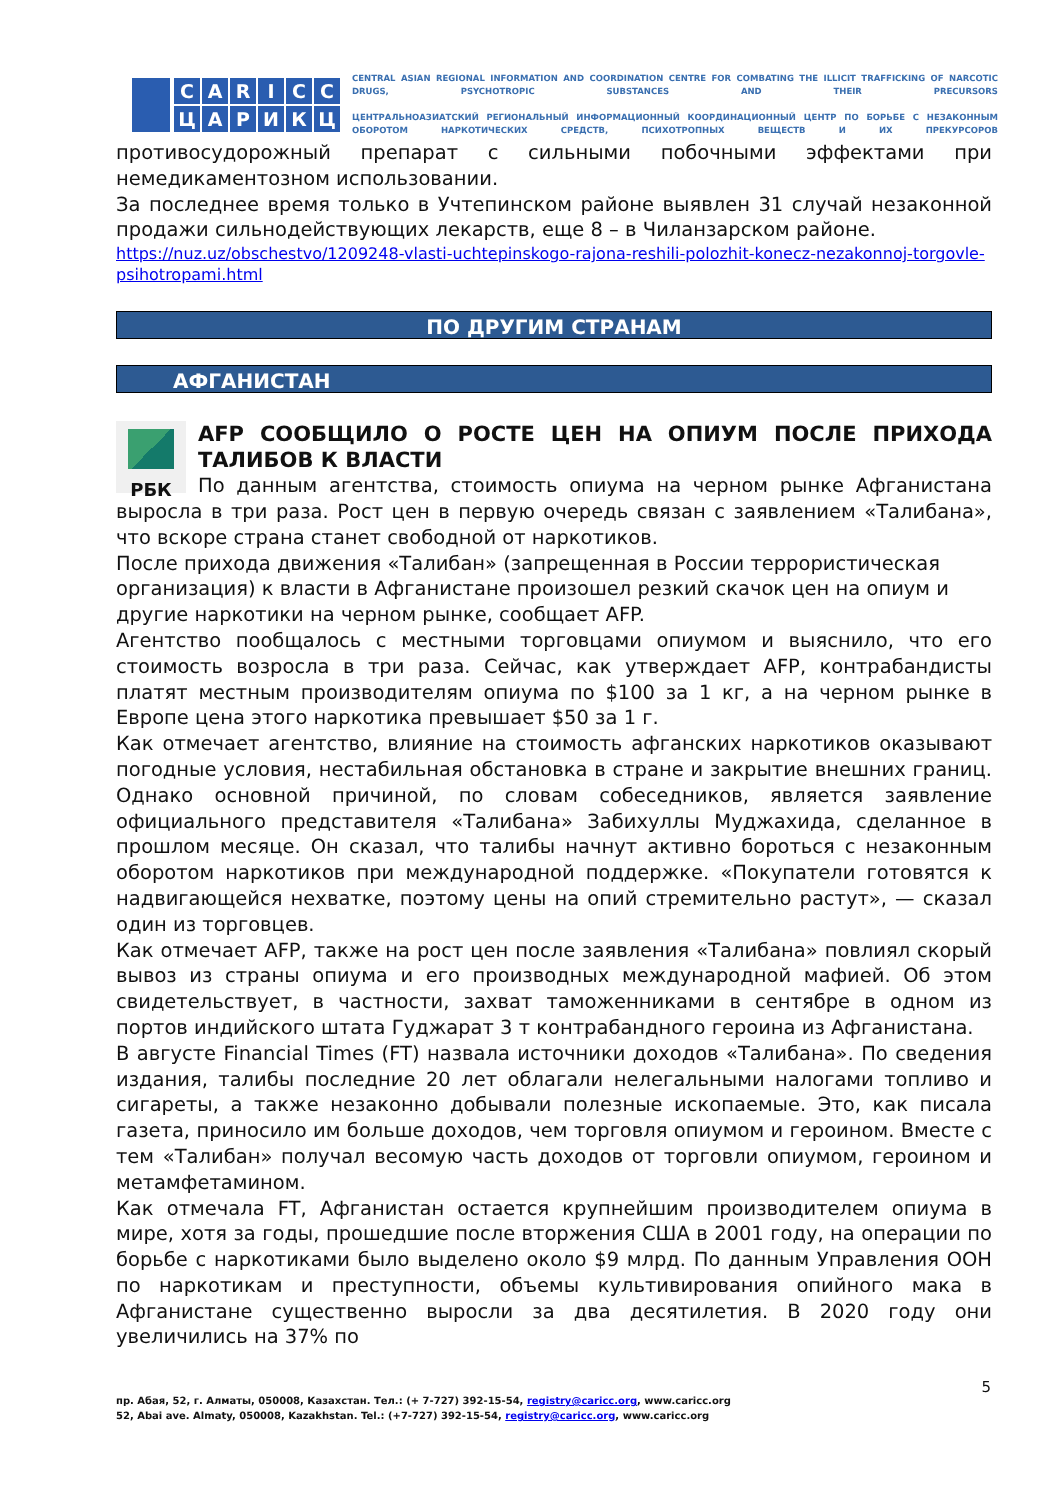CARICCЦАРИКЦ
CENTRAL ASIAN REGIONAL INFORMATION AND COORDINATION CENTRE FOR COMBATING THE ILLICIT TRAFFICKING OF NARCOTIC DRUGS, PSYCHOTROPIC SUBSTANCES AND THEIR PRECURSORS
ЦЕНТРАЛЬНОАЗИАТСКИЙ РЕГИОНАЛЬНЫЙ ИНФОРМАЦИОННЫЙ КООРДИНАЦИОННЫЙ ЦЕНТР ПО БОРЬБЕ С НЕЗАКОННЫМ ОБОРОТОМ НАРКОТИЧЕСКИХ СРЕДСТВ, ПСИХОТРОПНЫХ ВЕЩЕСТВ И ИХ ПРЕКУРСОРОВ
противосудорожный препарат с сильными побочными эффектами при немедикаментозном использовании.
За последнее время только в Учтепинском районе выявлен 31 случай незаконной продажи сильнодействующих лекарств, еще 8 – в Чиланзарском районе.
https://nuz.uz/obschestvo/1209248-vlasti-uchtepinskogo-rajona-reshili-polozhit-konecz-nezakonnoj-torgovle-psihotropami.html
ПО ДРУГИМ СТРАНАМ
АФГАНИСТАН
РБК
AFP СООБЩИЛО О РОСТЕ ЦЕН НА ОПИУМ ПОСЛЕ ПРИХОДА ТАЛИБОВ К ВЛАСТИ
По данным агентства, стоимость опиума на черном рынке Афганистана выросла в три раза. Рост цен в первую очередь связан с заявлением «Талибана», что вскоре страна станет свободной от наркотиков.
После прихода движения «Талибан» (запрещенная в России террористическая организация) к власти в Афганистане произошел резкий скачок цен на опиум и другие наркотики на черном рынке, сообщает AFP.
Агентство пообщалось с местными торговцами опиумом и выяснило, что его стоимость возросла в три раза. Сейчас, как утверждает AFP, контрабандисты платят местным производителям опиума по $100 за 1 кг, а на черном рынке в Европе цена этого наркотика превышает $50 за 1 г.
Как отмечает агентство, влияние на стоимость афганских наркотиков оказывают погодные условия, нестабильная обстановка в стране и закрытие внешних границ. Однако основной причиной, по словам собеседников, является заявление официального представителя «Талибана» Забихуллы Муджахида, сделанное в прошлом месяце. Он сказал, что талибы начнут активно бороться с незаконным оборотом наркотиков при международной поддержке. «Покупатели готовятся к надвигающейся нехватке, поэтому цены на опий стремительно растут», — сказал один из торговцев.
Как отмечает AFP, также на рост цен после заявления «Талибана» повлиял скорый вывоз из страны опиума и его производных международной мафией. Об этом свидетельствует, в частности, захват таможенниками в сентябре в одном из портов индийского штата Гуджарат 3 т контрабандного героина из Афганистана.
В августе Financial Times (FT) назвала источники доходов «Талибана». По сведения издания, талибы последние 20 лет облагали нелегальными налогами топливо и сигареты, а также незаконно добывали полезные ископаемые. Это, как писала газета, приносило им больше доходов, чем торговля опиумом и героином. Вместе с тем «Талибан» получал весомую часть доходов от торговли опиумом, героином и метамфетамином.
Как отмечала FT, Афганистан остается крупнейшим производителем опиума в мире, хотя за годы, прошедшие после вторжения США в 2001 году, на операции по борьбе с наркотиками было выделено около $9 млрд. По данным Управления ООН по наркотикам и преступности, объемы культивирования опийного мака в Афганистане существенно выросли за два десятилетия. В 2020 году они увеличились на 37% по
5
пр. Абая, 52, г. Алматы, 050008, Казахстан. Тел.: (+ 7-727) 392-15-54, registry@caricc.org, www.caricc.org
52, Abai ave. Almaty, 050008, Kazakhstan. Tel.: (+7-727) 392-15-54, registry@caricc.org, www.caricc.org